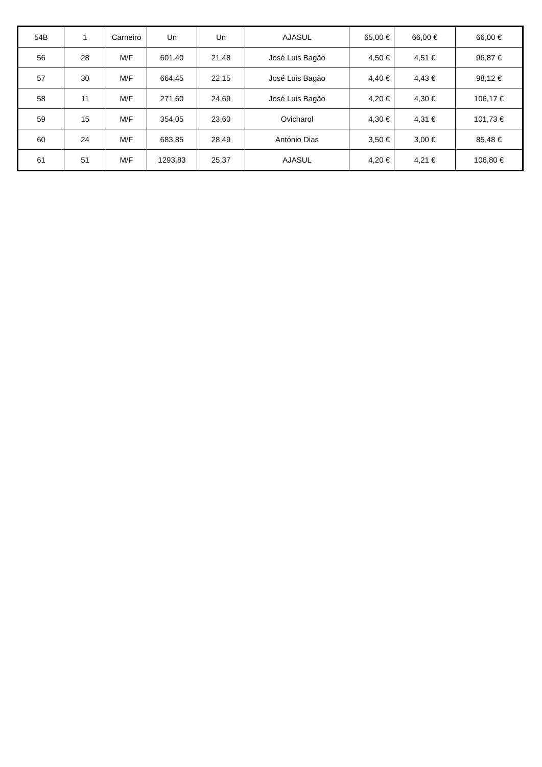| 54B | 1 | Carneiro | Un | Un | AJASUL | 65,00 € | 66,00 € | 66,00 € |
| 56 | 28 | M/F | 601,40 | 21,48 | José Luis Bagão | 4,50 € | 4,51 € | 96,87 € |
| 57 | 30 | M/F | 664,45 | 22,15 | José Luis Bagão | 4,40 € | 4,43 € | 98,12 € |
| 58 | 11 | M/F | 271,60 | 24,69 | José Luis Bagão | 4,20 € | 4,30 € | 106,17 € |
| 59 | 15 | M/F | 354,05 | 23,60 | Ovicharol | 4,30 € | 4,31 € | 101,73 € |
| 60 | 24 | M/F | 683,85 | 28,49 | António Dias | 3,50 € | 3,00 € | 85,48 € |
| 61 | 51 | M/F | 1293,83 | 25,37 | AJASUL | 4,20 € | 4,21 € | 106,80 € |